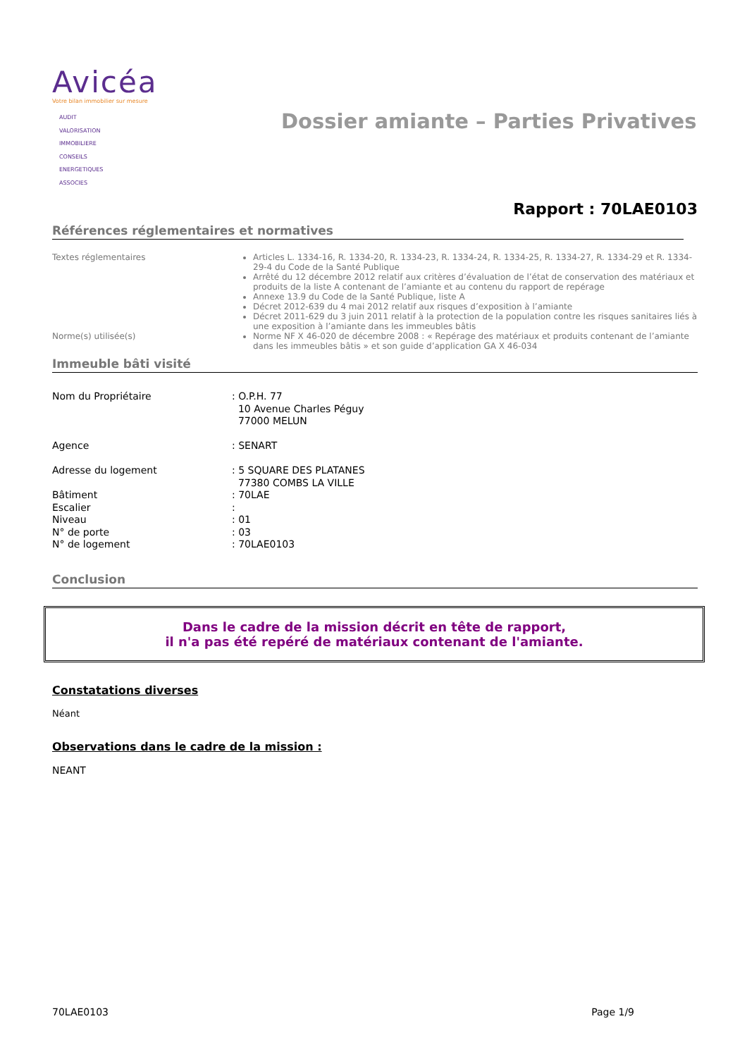Avicéa
Votre bilan immobilier sur mesure
AUDIT
VALORISATION
IMMOBILIERE
CONSEILS
ENERGETIQUES
ASSOCIES
Dossier amiante – Parties Privatives
Rapport : 70LAE0103
Références réglementaires et normatives
| Textes réglementaires | Articles L. 1334-16, R. 1334-20, R. 1334-23, R. 1334-24, R. 1334-25, R. 1334-27, R. 1334-29 et R. 1334-29-4 du Code de la Santé Publique Arrêté du 12 décembre 2012 relatif aux critères d’évaluation de l’état de conservation des matériaux et produits de la liste A contenant de l’amiante et au contenu du rapport de repérage Annexe 13.9 du Code de la Santé Publique, liste A Décret 2012-639 du 4 mai 2012 relatif aux risques d’exposition à l’amiante Décret 2011-629 du 3 juin 2011 relatif à la protection de la population contre les risques sanitaires liés à une exposition à l’amiante dans les immeubles bâtis |
| Norme(s) utilisée(s) | Norme NF X 46-020 de décembre 2008 : « Repérage des matériaux et produits contenant de l’amiante dans les immeubles bâtis » et son guide d’application GA X 46-034 |
Immeuble bâti visité
| Nom du Propriétaire | : O.P.H. 77 10 Avenue Charles Péguy 77000 MELUN |
| Agence | : SENART |
| Adresse du logement | : 5 SQUARE DES PLATANES 77380 COMBS LA VILLE |
| Bâtiment | : 70LAE |
| Escalier | : |
| Niveau | : 01 |
| N° de porte | : 03 |
| N° de logement | : 70LAE0103 |
Conclusion
Dans le cadre de la mission décrit en tête de rapport,
il n'a pas été repéré de matériaux contenant de l'amiante.
Constatations diverses
Néant
Observations dans le cadre de la mission :
NEANT
70LAE0103 Page 1/9